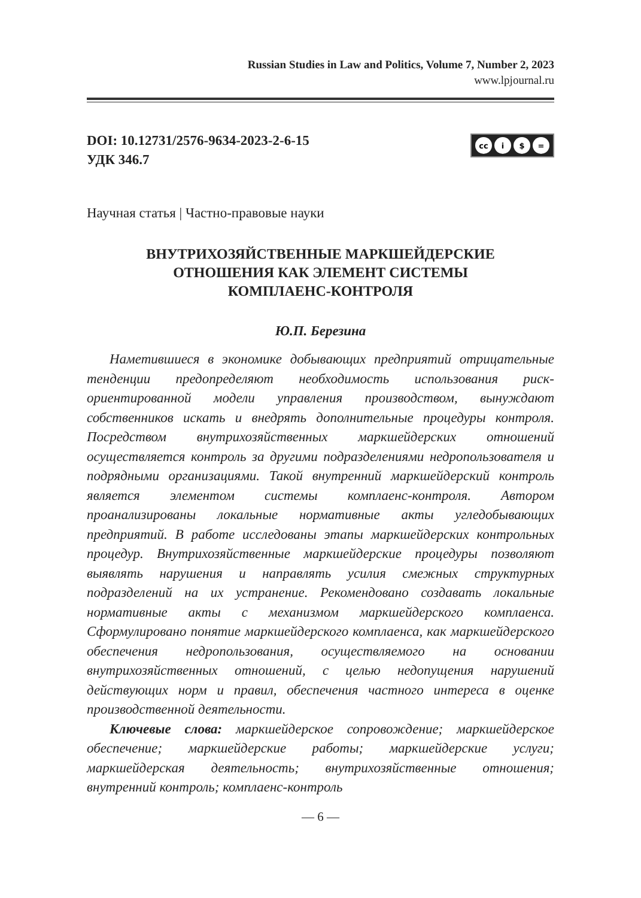Russian Studies in Law and Politics, Volume 7, Number 2, 2023
www.lpjournal.ru
DOI: 10.12731/2576-9634-2023-2-6-15
УДК 346.7
cc i $ =
Научная статья | Частно-правовые науки
ВНУТРИХОЗЯЙСТВЕННЫЕ МАРКШЕЙДЕРСКИЕ
ОТНОШЕНИЯ КАК ЭЛЕМЕНТ СИСТЕМЫ
КОМПЛАЕНС-КОНТРОЛЯ
Ю.П. Березина
Наметившиеся в экономике добывающих предприятий отрицательные тенденции предопределяют необходимость использования риск-ориентированной модели управления производством, вынуждают собственников искать и внедрять дополнительные процедуры контроля. Посредством внутрихозяйственных маркшейдерских отношений осуществляется контроль за другими подразделениями недропользователя и подрядными организациями. Такой внутренний маркшейдерский контроль является элементом системы комплаенс-контроля. Автором проанализированы локальные нормативные акты угледобывающих предприятий. В работе исследованы этапы маркшейдерских контрольных процедур. Внутрихозяйственные маркшейдерские процедуры позволяют выявлять нарушения и направлять усилия смежных структурных подразделений на их устранение. Рекомендовано создавать локальные нормативные акты с механизмом маркшейдерского комплаенса. Сформулировано понятие маркшейдерского комплаенса, как маркшейдерского обеспечения недропользования, осуществляемого на основании внутрихозяйственных отношений, с целью недопущения нарушений действующих норм и правил, обеспечения частного интереса в оценке производственной деятельности.
Ключевые слова: маркшейдерское сопровождение; маркшейдерское обеспечение; маркшейдерские работы; маркшейдерские услуги; маркшейдерская деятельность; внутрихозяйственные отношения; внутренний контроль; комплаенс-контроль
— 6 —